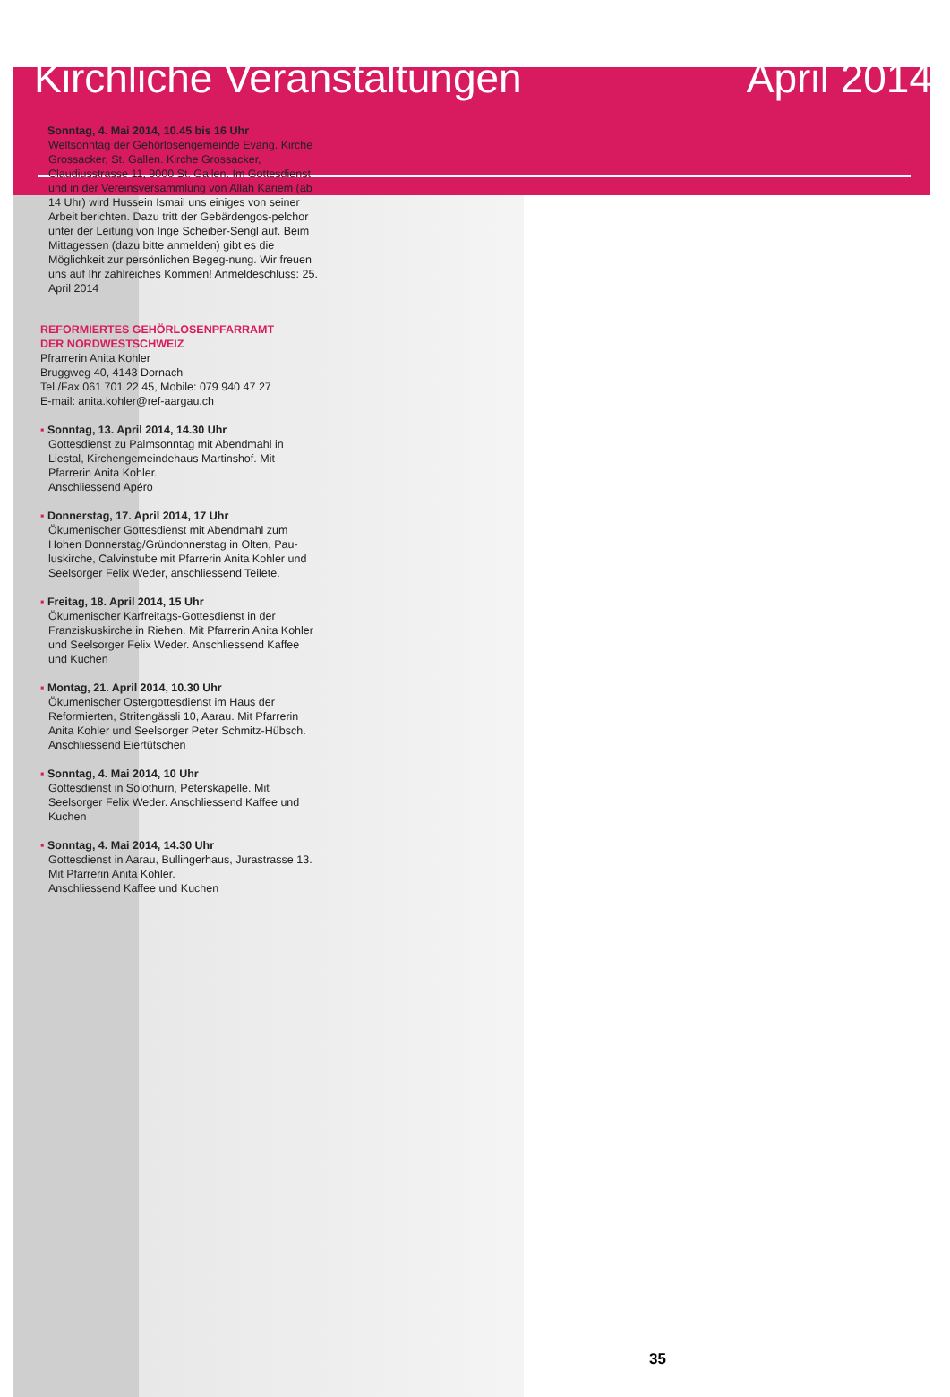Kirchliche Veranstaltungen April 2014
▪ Sonntag, 4. Mai 2014, 10.45 bis 16 Uhr
Weltsonntag der Gehörlosengemeinde Evang. Kirche Grossacker, St. Gallen. Kirche Grossacker, Claudiusstrasse 11, 9000 St. Gallen. Im Gottesdienst und in der Vereinsversammlung von Allah Kariem (ab 14 Uhr) wird Hussein Ismail uns einiges von seiner Arbeit berichten. Dazu tritt der Gebärdengos-pelchor unter der Leitung von Inge Scheiber-Sengl auf. Beim Mittagessen (dazu bitte anmelden) gibt es die Möglichkeit zur persönlichen Begeg-nung. Wir freuen uns auf Ihr zahlreiches Kommen! Anmeldeschluss: 25. April 2014
REFORMIERTES GEHÖRLOSENPFARRAMT
DER NORDWESTSCHWEIZ
Pfrarrerin Anita Kohler
Bruggweg 40, 4143 Dornach
Tel./Fax 061 701 22 45, Mobile: 079 940 47 27
E-mail: anita.kohler@ref-aargau.ch
▪ Sonntag, 13. April 2014, 14.30 Uhr
Gottesdienst zu Palmsonntag mit Abendmahl in Liestal, Kirchengemeindehaus Martinshof. Mit Pfarrerin Anita Kohler.
Anschliessend Apéro
▪ Donnerstag, 17. April 2014, 17 Uhr
Ökumenischer Gottesdienst mit Abendmahl zum Hohen Donnerstag/Gründonnerstag in Olten, Pau-luskirche, Calvinstube mit Pfarrerin Anita Kohler und Seelsorger Felix Weder, anschliessend Teilete.
▪ Freitag, 18. April 2014, 15 Uhr
Ökumenischer Karfreitags-Gottesdienst in der Franziskuskirche in Riehen. Mit Pfarrerin Anita Kohler und Seelsorger Felix Weder. Anschliessend Kaffee und Kuchen
▪ Montag, 21. April 2014, 10.30 Uhr
Ökumenischer Ostergottesdienst im Haus der Reformierten, Stritengässli 10, Aarau. Mit Pfarrerin Anita Kohler und Seelsorger Peter Schmitz-Hübsch. Anschliessend Eiertütschen
▪ Sonntag, 4. Mai 2014, 10 Uhr
Gottesdienst in Solothurn, Peterskapelle. Mit Seelsorger Felix Weder. Anschliessend Kaffee und Kuchen
▪ Sonntag, 4. Mai 2014, 14.30 Uhr
Gottesdienst in Aarau, Bullingerhaus, Jurastrasse 13. Mit Pfarrerin Anita Kohler.
Anschliessend Kaffee und Kuchen
35